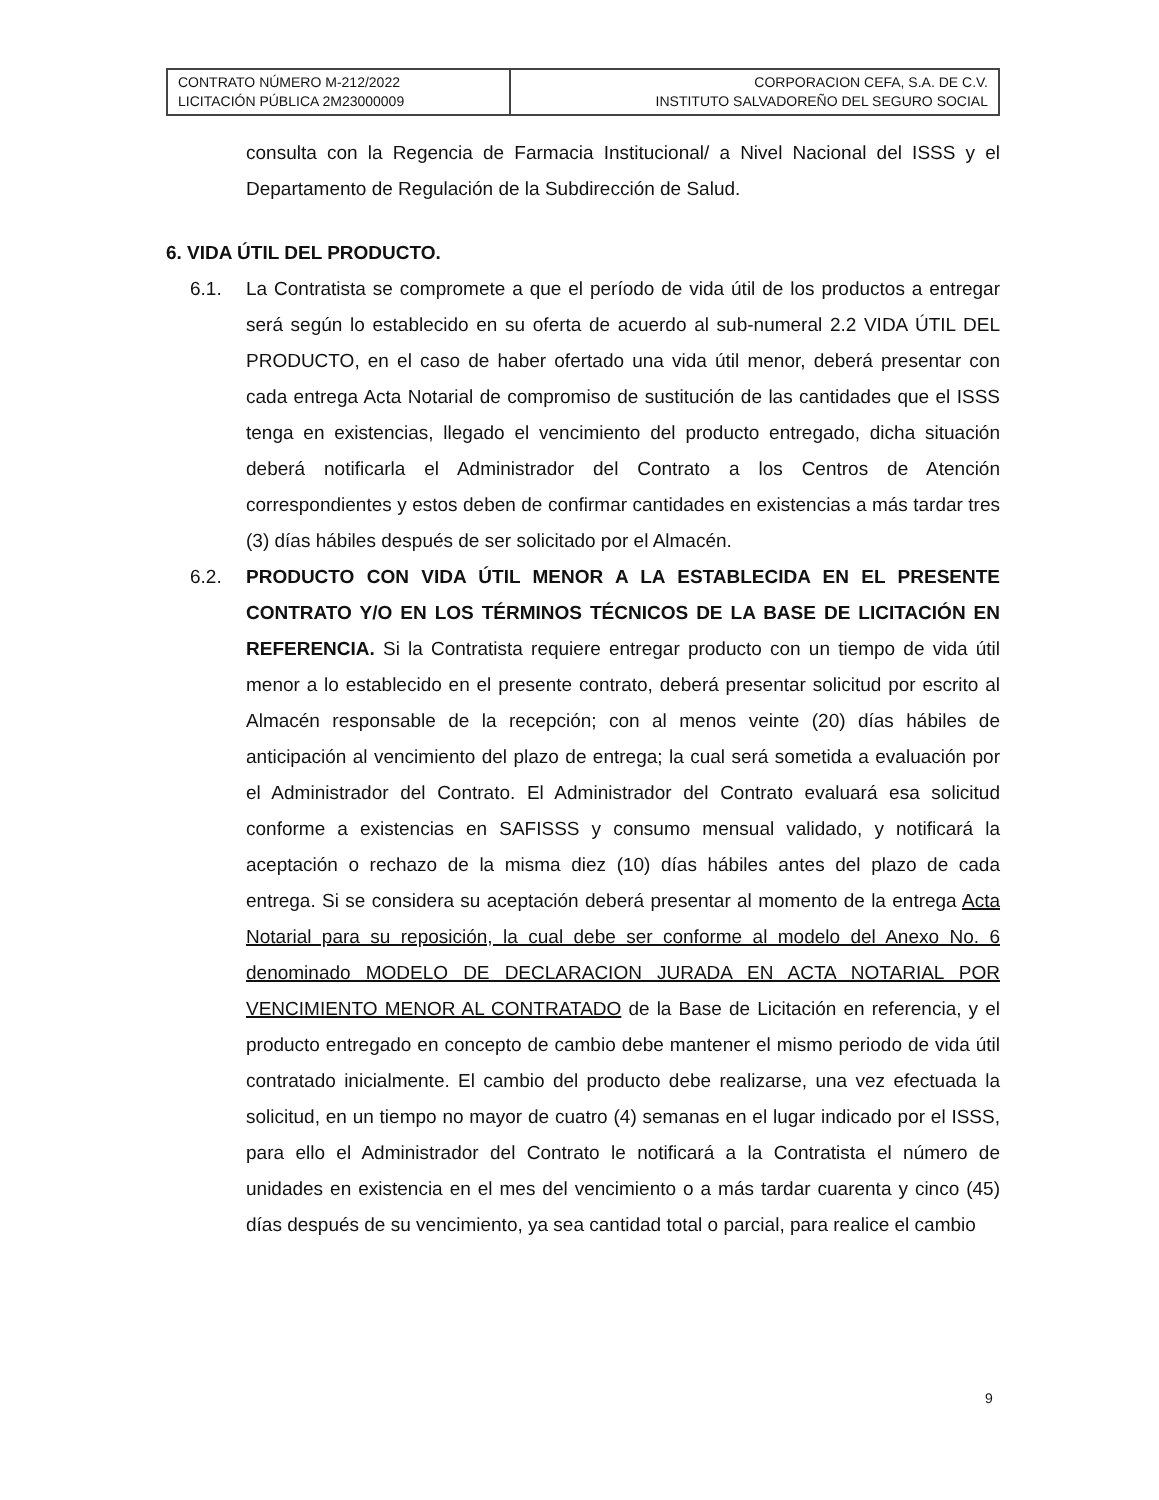| CONTRATO NÚMERO M-212/2022 LICITACIÓN PÚBLICA 2M23000009 | CORPORACION CEFA, S.A. DE C.V. INSTITUTO SALVADOREÑO DEL SEGURO SOCIAL |
consulta con la Regencia de Farmacia Institucional/ a Nivel Nacional del ISSS y el Departamento de Regulación de la Subdirección de Salud.
6. VIDA ÚTIL DEL PRODUCTO.
6.1. La Contratista se compromete a que el período de vida útil de los productos a entregar será según lo establecido en su oferta de acuerdo al sub-numeral 2.2 VIDA ÚTIL DEL PRODUCTO, en el caso de haber ofertado una vida útil menor, deberá presentar con cada entrega Acta Notarial de compromiso de sustitución de las cantidades que el ISSS tenga en existencias, llegado el vencimiento del producto entregado, dicha situación deberá notificarla el Administrador del Contrato a los Centros de Atención correspondientes y estos deben de confirmar cantidades en existencias a más tardar tres (3) días hábiles después de ser solicitado por el Almacén.
6.2. PRODUCTO CON VIDA ÚTIL MENOR A LA ESTABLECIDA EN EL PRESENTE CONTRATO Y/O EN LOS TÉRMINOS TÉCNICOS DE LA BASE DE LICITACIÓN EN REFERENCIA. Si la Contratista requiere entregar producto con un tiempo de vida útil menor a lo establecido en el presente contrato, deberá presentar solicitud por escrito al Almacén responsable de la recepción; con al menos veinte (20) días hábiles de anticipación al vencimiento del plazo de entrega; la cual será sometida a evaluación por el Administrador del Contrato. El Administrador del Contrato evaluará esa solicitud conforme a existencias en SAFISSS y consumo mensual validado, y notificará la aceptación o rechazo de la misma diez (10) días hábiles antes del plazo de cada entrega. Si se considera su aceptación deberá presentar al momento de la entrega Acta Notarial para su reposición, la cual debe ser conforme al modelo del Anexo No. 6 denominado MODELO DE DECLARACION JURADA EN ACTA NOTARIAL POR VENCIMIENTO MENOR AL CONTRATADO de la Base de Licitación en referencia, y el producto entregado en concepto de cambio debe mantener el mismo periodo de vida útil contratado inicialmente. El cambio del producto debe realizarse, una vez efectuada la solicitud, en un tiempo no mayor de cuatro (4) semanas en el lugar indicado por el ISSS, para ello el Administrador del Contrato le notificará a la Contratista el número de unidades en existencia en el mes del vencimiento o a más tardar cuarenta y cinco (45) días después de su vencimiento, ya sea cantidad total o parcial, para realice el cambio
9